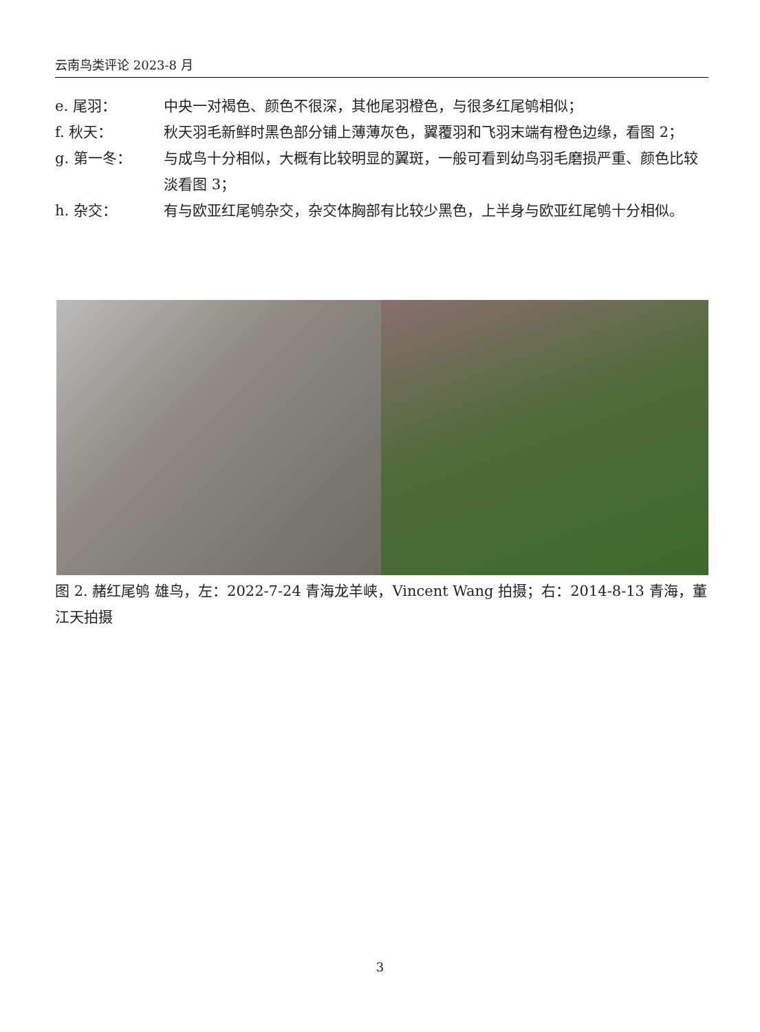云南鸟类评论 2023-8 月
e. 尾羽： 中央一对褐色、颜色不很深，其他尾羽橙色，与很多红尾鸲相似；
f. 秋天： 秋天羽毛新鲜时黑色部分铺上薄薄灰色，翼覆羽和飞羽末端有橙色边缘，看图 2；
g. 第一冬： 与成鸟十分相似，大概有比较明显的翼斑，一般可看到幼鸟羽毛磨损严重、颜色比较淡看图 3；
h. 杂交： 有与欧亚红尾鸲杂交，杂交体胸部有比较少黑色，上半身与欧亚红尾鸲十分相似。
图 2. 赭红尾鸲 雄鸟，左：2022-7-24 青海龙羊峡，Vincent Wang 拍摄；右：2014-8-13 青海，董江天拍摄
3